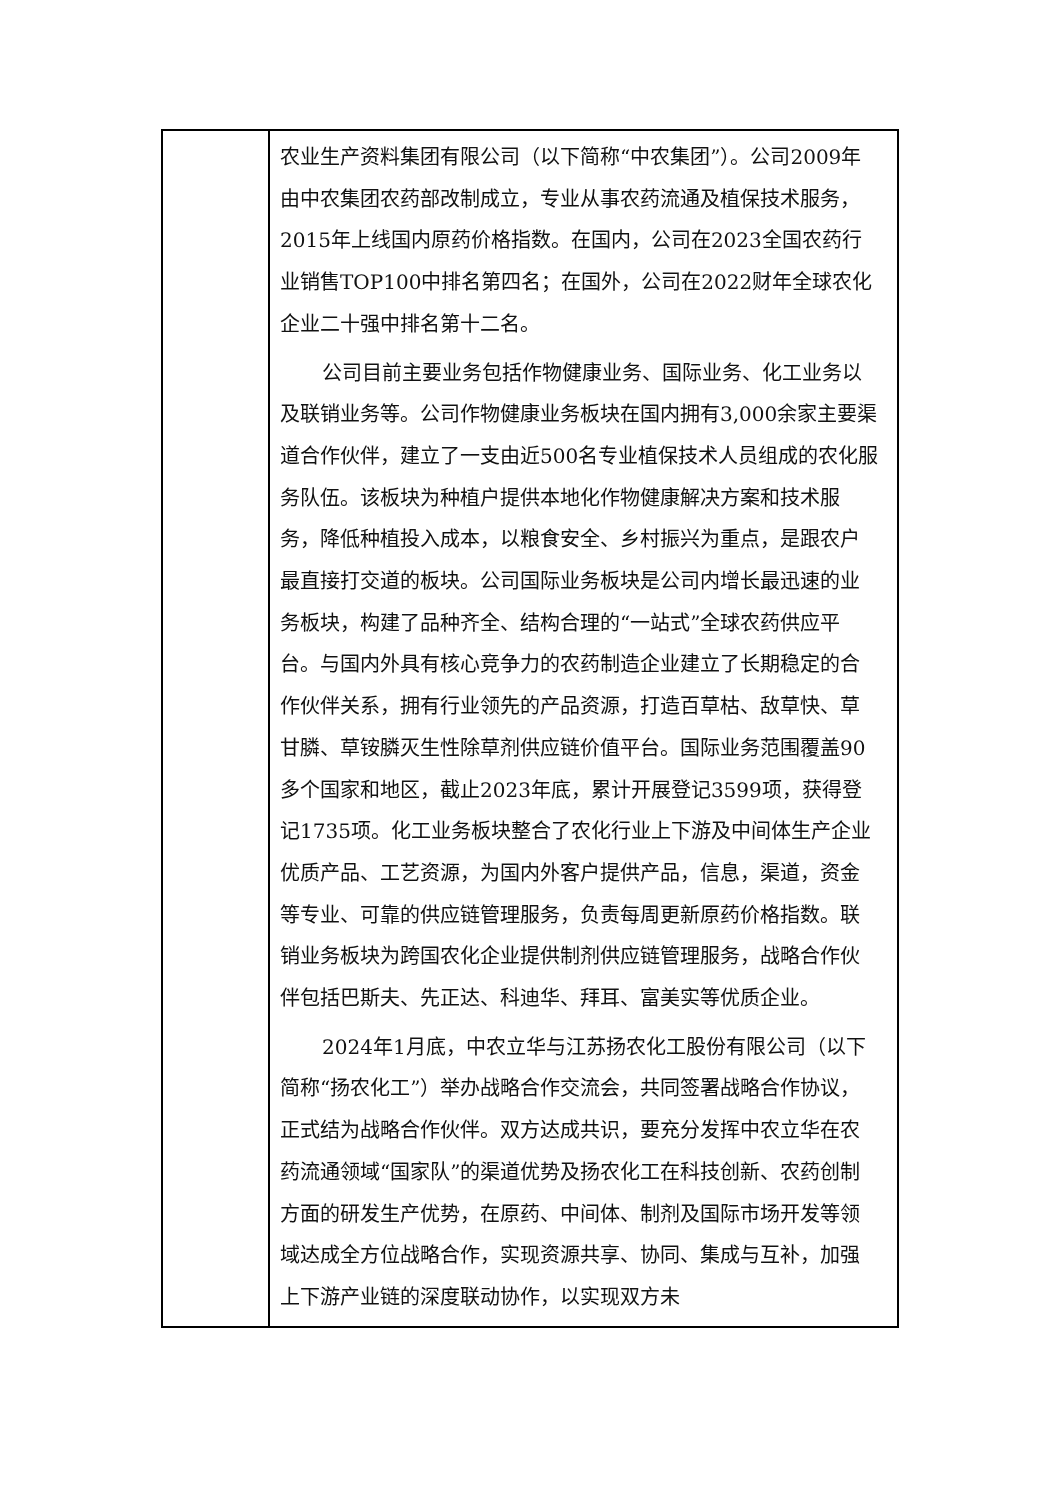| | 农业生产资料集团有限公司（以下简称“中农集团”）。公司2009年由中农集团农药部改制成立，专业从事农药流通及植保技术服务，2015年上线国内原药价格指数。在国内，公司在2023全国农药行业销售TOP100中排名第四名；在国外，公司在2022财年全球农化企业二十强中排名第十二名。 公司目前主要业务包括作物健康业务、国际业务、化工业务以及联销业务等。公司作物健康业务板块在国内拥有3,000余家主要渠道合作伙伴，建立了一支由近500名专业植保技术人员组成的农化服务队伍。该板块为种植户提供本地化作物健康解决方案和技术服务，降低种植投入成本，以粮食安全、乡村振兴为重点，是跟农户最直接打交道的板块。公司国际业务板块是公司内增长最迅速的业务板块，构建了品种齐全、结构合理的“一站式”全球农药供应平台。与国内外具有核心竞争力的农药制造企业建立了长期稳定的合作伙伴关系，拥有行业领先的产品资源，打造百草枯、敌草快、草甘膦、草铵膦灭生性除草剂供应链价值平台。国际业务范围覆盖90多个国家和地区，截止2023年底，累计开展登记3599项，获得登记1735项。化工业务板块整合了农化行业上下游及中间体生产企业优质产品、工艺资源，为国内外客户提供产品，信息，渠道，资金等专业、可靠的供应链管理服务，负责每周更新原药价格指数。联销业务板块为跨国农化企业提供制剂供应链管理服务，战略合作伙伴包括巴斯夫、先正达、科迪华、拜耳、富美实等优质企业。 2024年1月底，中农立华与江苏扬农化工股份有限公司（以下简称“扬农化工”）举办战略合作交流会，共同签署战略合作协议，正式结为战略合作伙伴。双方达成共识，要充分发挥中农立华在农药流通领域“国家队”的渠道优势及扬农化工在科技创新、农药创制方面的研发生产优势，在原药、中间体、制剂及国际市场开发等领域达成全方位战略合作，实现资源共享、协同、集成与互补，加强上下游产业链的深度联动协作，以实现双方未 |